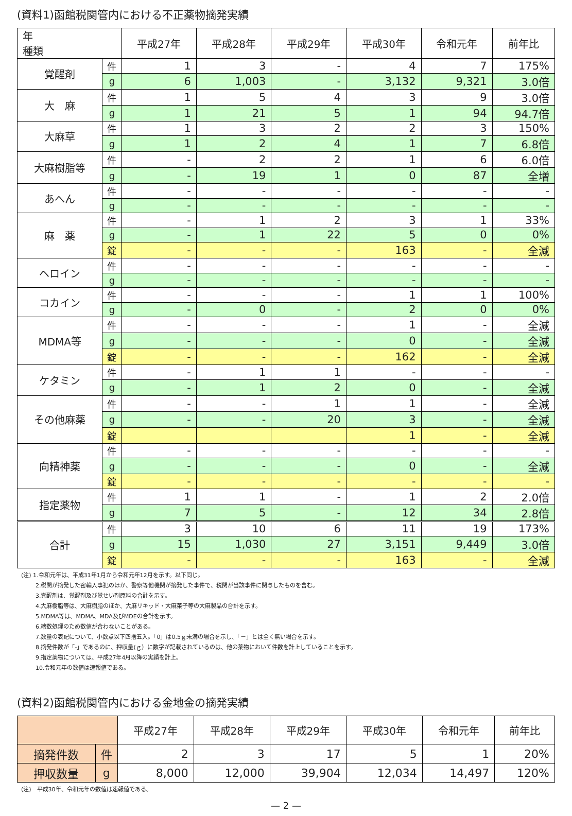(資料1)函館税関管内における不正薬物摘発実績
| 年 種類 | | 平成27年 | 平成28年 | 平成29年 | 平成30年 | 令和元年 | 前年比 |
| --- | --- | --- | --- | --- | --- | --- | --- |
| 覚醒剤 | 件 | 1 | 3 | - | 4 | 7 | 175% |
| | g | 6 | 1,003 | - | 3,132 | 9,321 | 3.0倍 |
| 大 麻 | 件 | 1 | 5 | 4 | 3 | 9 | 3.0倍 |
| | g | 1 | 21 | 5 | 1 | 94 | 94.7倍 |
| 大麻草 | 件 | 1 | 3 | 2 | 2 | 3 | 150% |
| | g | 1 | 2 | 4 | 1 | 7 | 6.8倍 |
| 大麻樹脂等 | 件 | - | 2 | 2 | 1 | 6 | 6.0倍 |
| | g | - | 19 | 1 | 0 | 87 | 全増 |
| あへん | 件 | - | - | - | - | - | - |
| | g | - | - | - | - | - | - |
| 麻 薬 | 件 | - | 1 | 2 | 3 | 1 | 33% |
| | g | - | 1 | 22 | 5 | 0 | 0% |
| | 錠 | - | - | - | 163 | - | 全減 |
| ヘロイン | 件 | - | - | - | - | - | - |
| | g | - | - | - | - | - | - |
| コカイン | 件 | - | - | - | 1 | 1 | 100% |
| | g | - | 0 | - | 2 | 0 | 0% |
| MDMA等 | 件 | - | - | - | 1 | - | 全減 |
| | g | - | - | - | 0 | - | 全減 |
| | 錠 | - | - | - | 162 | - | 全減 |
| ケタミン | 件 | - | 1 | 1 | - | - | - |
| | g | - | 1 | 2 | 0 | - | 全減 |
| その他麻薬 | 件 | - | - | 1 | 1 | - | 全減 |
| | g | - | - | 20 | 3 | - | 全減 |
| | 錠 | | | | 1 | - | 全減 |
| 向精神薬 | 件 | - | - | - | - | - | - |
| | g | - | - | - | 0 | - | 全減 |
| | 錠 | - | - | - | - | - | - |
| 指定薬物 | 件 | 1 | 1 | - | 1 | 2 | 2.0倍 |
| | g | 7 | 5 | - | 12 | 34 | 2.8倍 |
| 合計 | 件 | 3 | 10 | 6 | 11 | 19 | 173% |
| | g | 15 | 1,030 | 27 | 3,151 | 9,449 | 3.0倍 |
| | 錠 | - | - | - | 163 | - | 全減 |
(注) 1.令和元年は、平成31年1月から令和元年12月を示す。以下同じ。
2.税関が摘発した密輸入事犯のほか、警察等他機関が摘発した事件で、税関が当該事件に関与したものを含む。
3.覚醒剤は、覚醒剤及び覚せい剤原料の合計を示す。
4.大麻樹脂等は、大麻樹脂のほか、大麻リキッド・大麻菓子等の大麻製品の合計を示す。
5.MDMA等は、MDMA、MDA及びMDEの合計を示す。
6.端数処理のため数値が合わないことがある。
7.数量の表記について、小数点以下四捨五入。「0」は0.5ｇ未満の場合を示し、「－」とは全く無い場合を示す。
8.摘発件数が「-」であるのに、押収量(ｇ）に数字が記載されているのは、他の薬物において件数を計上していることを示す。
9.指定薬物については、平成27年4月以降の実績を計上。
10.令和元年の数値は速報値である。
(資料2)函館税関管内における金地金の摘発実績
| | | 平成27年 | 平成28年 | 平成29年 | 平成30年 | 令和元年 | 前年比 |
| --- | --- | --- | --- | --- | --- | --- | --- |
| 摘発件数 | 件 | 2 | 3 | 17 | 5 | 1 | 20% |
| 押収数量 | g | 8,000 | 12,000 | 39,904 | 12,034 | 14,497 | 120% |
(注)　平成30年、令和元年の数値は速報値である。
— 2 —